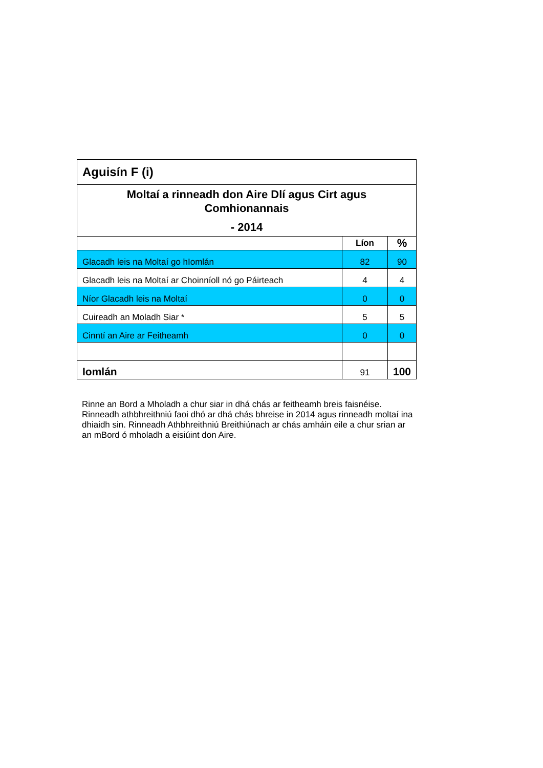| Aguisín F (i) | | |
| --- | --- | --- |
| Moltaí a rinneadh don Aire Dlí agus Cirt agus Comhionannais - 2014 | | |
| | Líon | % |
| Glacadh leis na Moltaí go hIomlán | 82 | 90 |
| Glacadh leis na Moltaí ar Choinníoll nó go Páirteach | 4 | 4 |
| Níor Glacadh leis na Moltaí | 0 | 0 |
| Cuireadh an Moladh Siar * | 5 | 5 |
| Cinntí an Aire ar Feitheamh | 0 | 0 |
| Iomlán | 91 | 100 |
Rinne an Bord a Mholadh a chur siar in dhá chás ar feitheamh breis faisnéise. Rinneadh athbhreithniú faoi dhó ar dhá chás bhreise in 2014 agus rinneadh moltaí ina dhiaidh sin. Rinneadh Athbhreithniú Breithiúnach ar chás amháin eile a chur srian ar an mBord ó mholadh a eisiúint don Aire.